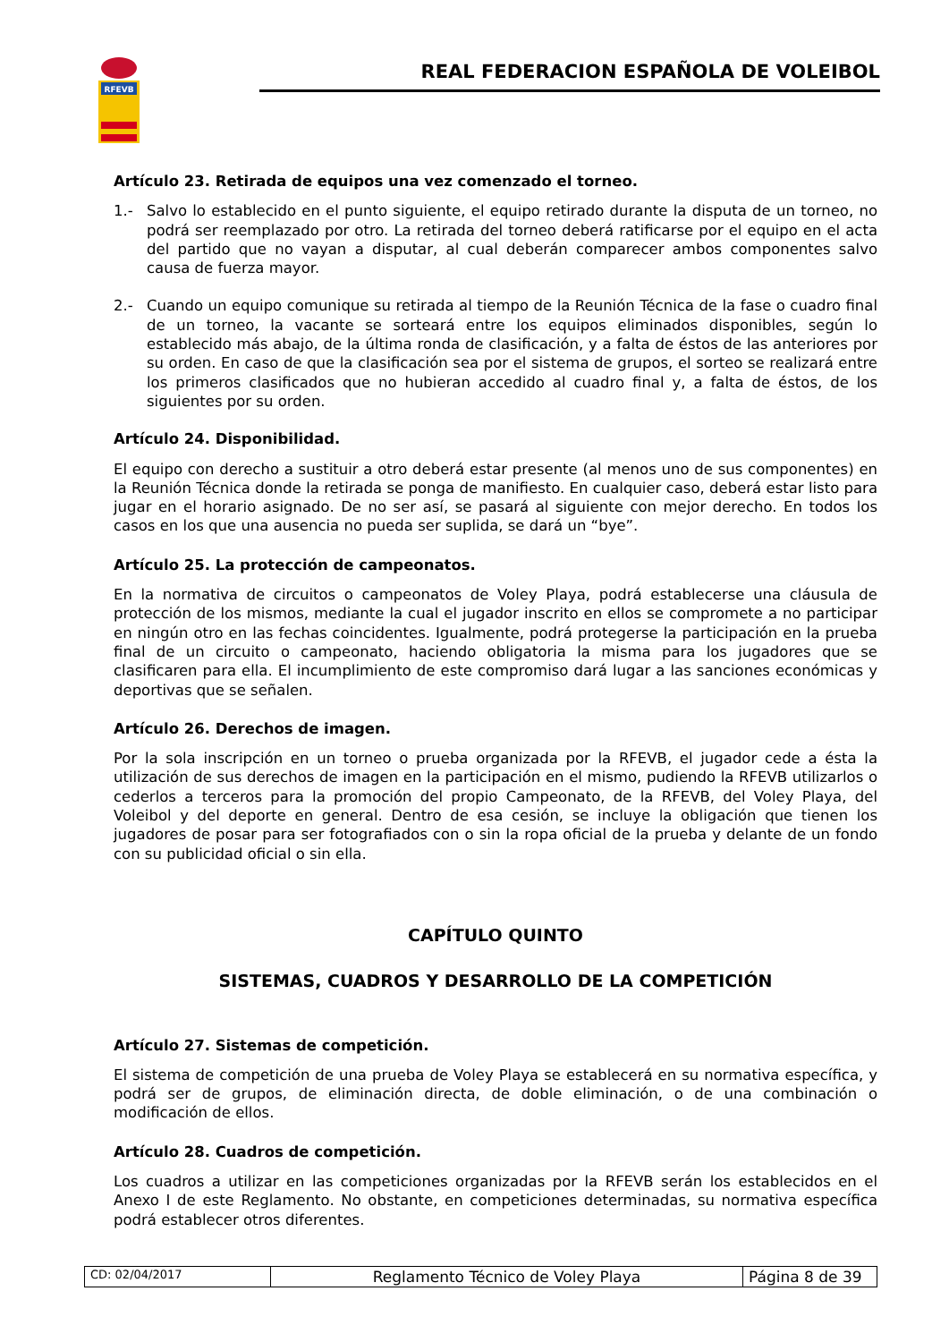RFEVB
REAL FEDERACION ESPAÑOLA DE VOLEIBOL
Artículo 23. Retirada de equipos una vez comenzado el torneo.
1.- Salvo lo establecido en el punto siguiente, el equipo retirado durante la disputa de un torneo, no podrá ser reemplazado por otro. La retirada del torneo deberá ratificarse por el equipo en el acta del partido que no vayan a disputar, al cual deberán comparecer ambos componentes salvo causa de fuerza mayor.
2.- Cuando un equipo comunique su retirada al tiempo de la Reunión Técnica de la fase o cuadro final de un torneo, la vacante se sorteará entre los equipos eliminados disponibles, según lo establecido más abajo, de la última ronda de clasificación, y a falta de éstos de las anteriores por su orden. En caso de que la clasificación sea por el sistema de grupos, el sorteo se realizará entre los primeros clasificados que no hubieran accedido al cuadro final y, a falta de éstos, de los siguientes por su orden.
Artículo 24. Disponibilidad.
El equipo con derecho a sustituir a otro deberá estar presente (al menos uno de sus componentes) en la Reunión Técnica donde la retirada se ponga de manifiesto. En cualquier caso, deberá estar listo para jugar en el horario asignado. De no ser así, se pasará al siguiente con mejor derecho. En todos los casos en los que una ausencia no pueda ser suplida, se dará un “bye”.
Artículo 25. La protección de campeonatos.
En la normativa de circuitos o campeonatos de Voley Playa, podrá establecerse una cláusula de protección de los mismos, mediante la cual el jugador inscrito en ellos se compromete a no participar en ningún otro en las fechas coincidentes. Igualmente, podrá protegerse la participación en la prueba final de un circuito o campeonato, haciendo obligatoria la misma para los jugadores que se clasificaren para ella. El incumplimiento de este compromiso dará lugar a las sanciones económicas y deportivas que se señalen.
Artículo 26. Derechos de imagen.
Por la sola inscripción en un torneo o prueba organizada por la RFEVB, el jugador cede a ésta la utilización de sus derechos de imagen en la participación en el mismo, pudiendo la RFEVB utilizarlos o cederlos a terceros para la promoción del propio Campeonato, de la RFEVB, del Voley Playa, del Voleibol y del deporte en general. Dentro de esa cesión, se incluye la obligación que tienen los jugadores de posar para ser fotografiados con o sin la ropa oficial de la prueba y delante de un fondo con su publicidad oficial o sin ella.
CAPÍTULO QUINTO
SISTEMAS, CUADROS Y DESARROLLO DE LA COMPETICIÓN
Artículo 27. Sistemas de competición.
El sistema de competición de una prueba de Voley Playa se establecerá en su normativa específica, y podrá ser de grupos, de eliminación directa, de doble eliminación, o de una combinación o modificación de ellos.
Artículo 28. Cuadros de competición.
Los cuadros a utilizar en las competiciones organizadas por la RFEVB serán los establecidos en el Anexo I de este Reglamento. No obstante, en competiciones determinadas, su normativa específica podrá establecer otros diferentes.
| CD: 02/04/2017 | Reglamento Técnico de Voley Playa | Página 8 de 39 |